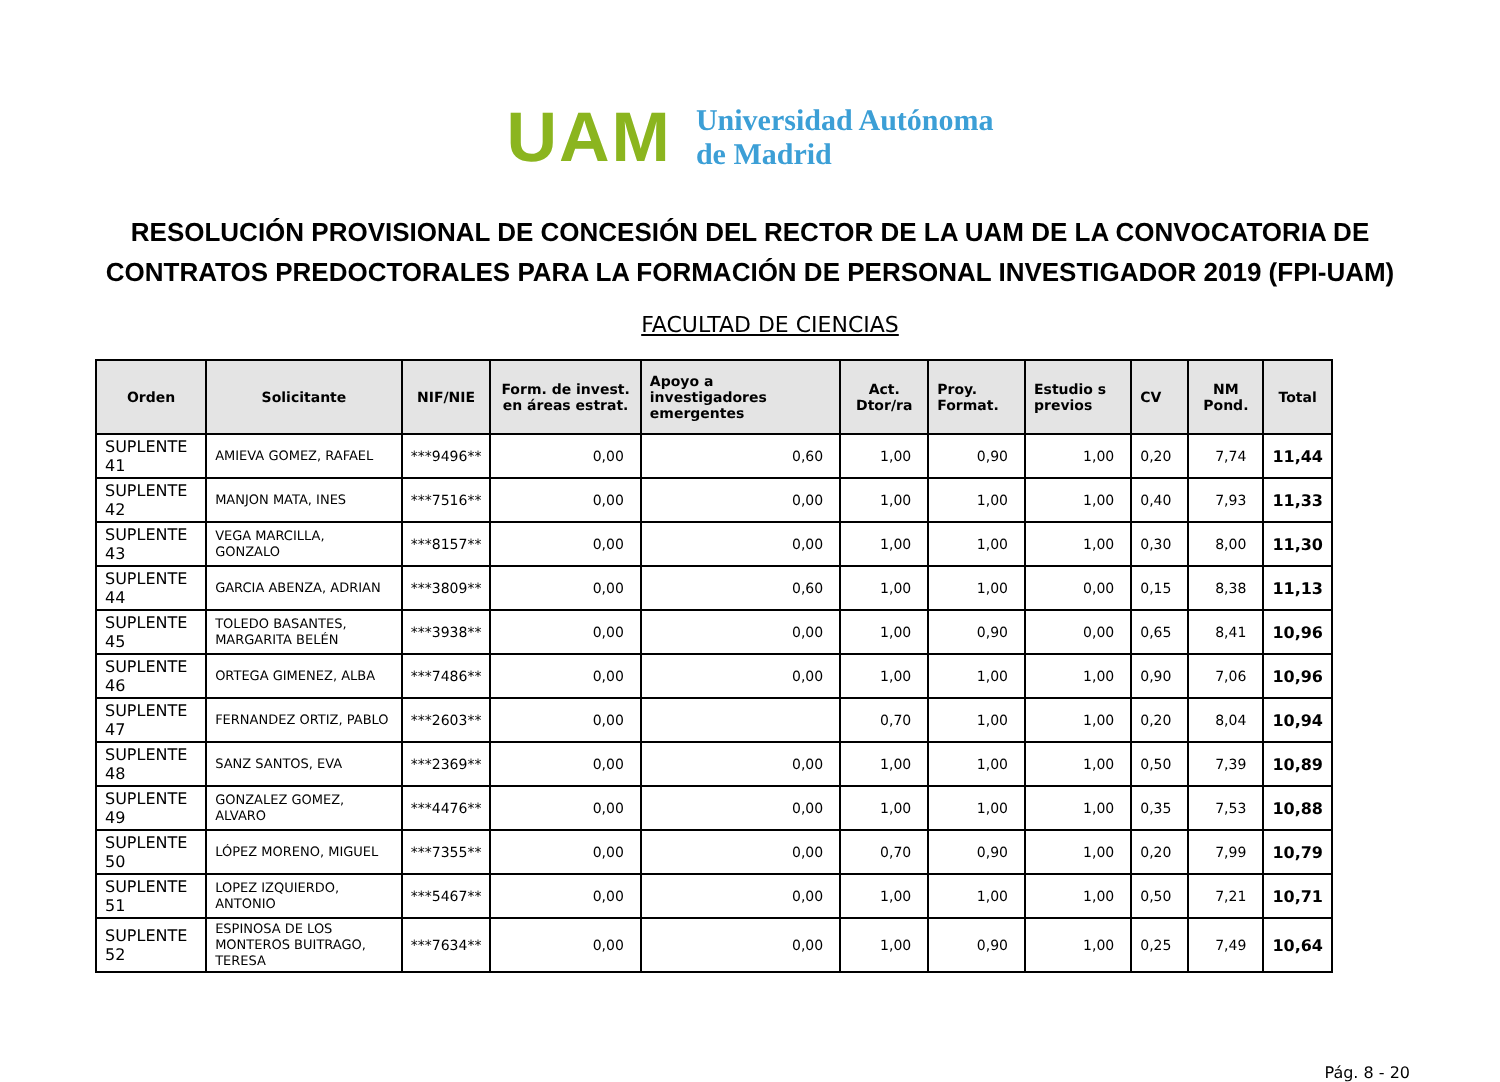UAM
Universidad Autónoma
de Madrid
RESOLUCIÓN PROVISIONAL DE CONCESIÓN DEL RECTOR DE LA UAM DE LA CONVOCATORIA DE CONTRATOS PREDOCTORALES PARA LA FORMACIÓN DE PERSONAL INVESTIGADOR 2019 (FPI-UAM)
FACULTAD DE CIENCIAS
| Orden | Solicitante | NIF/NIE | Form. de invest. en áreas estrat. | Apoyo a investigadores emergentes | Act. Dtor/ra | Proy. Format. | Estudio s previos | CV | NM Pond. | Total |
| --- | --- | --- | --- | --- | --- | --- | --- | --- | --- | --- |
| SUPLENTE 41 | AMIEVA GOMEZ, RAFAEL | ***9496** | 0,00 | 0,60 | 1,00 | 0,90 | 1,00 | 0,20 | 7,74 | 11,44 |
| SUPLENTE 42 | MANJON MATA, INES | ***7516** | 0,00 | 0,00 | 1,00 | 1,00 | 1,00 | 0,40 | 7,93 | 11,33 |
| SUPLENTE 43 | VEGA MARCILLA, GONZALO | ***8157** | 0,00 | 0,00 | 1,00 | 1,00 | 1,00 | 0,30 | 8,00 | 11,30 |
| SUPLENTE 44 | GARCIA ABENZA, ADRIAN | ***3809** | 0,00 | 0,60 | 1,00 | 1,00 | 0,00 | 0,15 | 8,38 | 11,13 |
| SUPLENTE 45 | TOLEDO BASANTES, MARGARITA BELÉN | ***3938** | 0,00 | 0,00 | 1,00 | 0,90 | 0,00 | 0,65 | 8,41 | 10,96 |
| SUPLENTE 46 | ORTEGA GIMENEZ, ALBA | ***7486** | 0,00 | 0,00 | 1,00 | 1,00 | 1,00 | 0,90 | 7,06 | 10,96 |
| SUPLENTE 47 | FERNANDEZ ORTIZ, PABLO | ***2603** | 0,00 | | 0,70 | 1,00 | 1,00 | 0,20 | 8,04 | 10,94 |
| SUPLENTE 48 | SANZ SANTOS, EVA | ***2369** | 0,00 | 0,00 | 1,00 | 1,00 | 1,00 | 0,50 | 7,39 | 10,89 |
| SUPLENTE 49 | GONZALEZ GOMEZ, ALVARO | ***4476** | 0,00 | 0,00 | 1,00 | 1,00 | 1,00 | 0,35 | 7,53 | 10,88 |
| SUPLENTE 50 | LÓPEZ MORENO, MIGUEL | ***7355** | 0,00 | 0,00 | 0,70 | 0,90 | 1,00 | 0,20 | 7,99 | 10,79 |
| SUPLENTE 51 | LOPEZ IZQUIERDO, ANTONIO | ***5467** | 0,00 | 0,00 | 1,00 | 1,00 | 1,00 | 0,50 | 7,21 | 10,71 |
| SUPLENTE 52 | ESPINOSA DE LOS MONTEROS BUITRAGO, TERESA | ***7634** | 0,00 | 0,00 | 1,00 | 0,90 | 1,00 | 0,25 | 7,49 | 10,64 |
Pág. 8 - 20